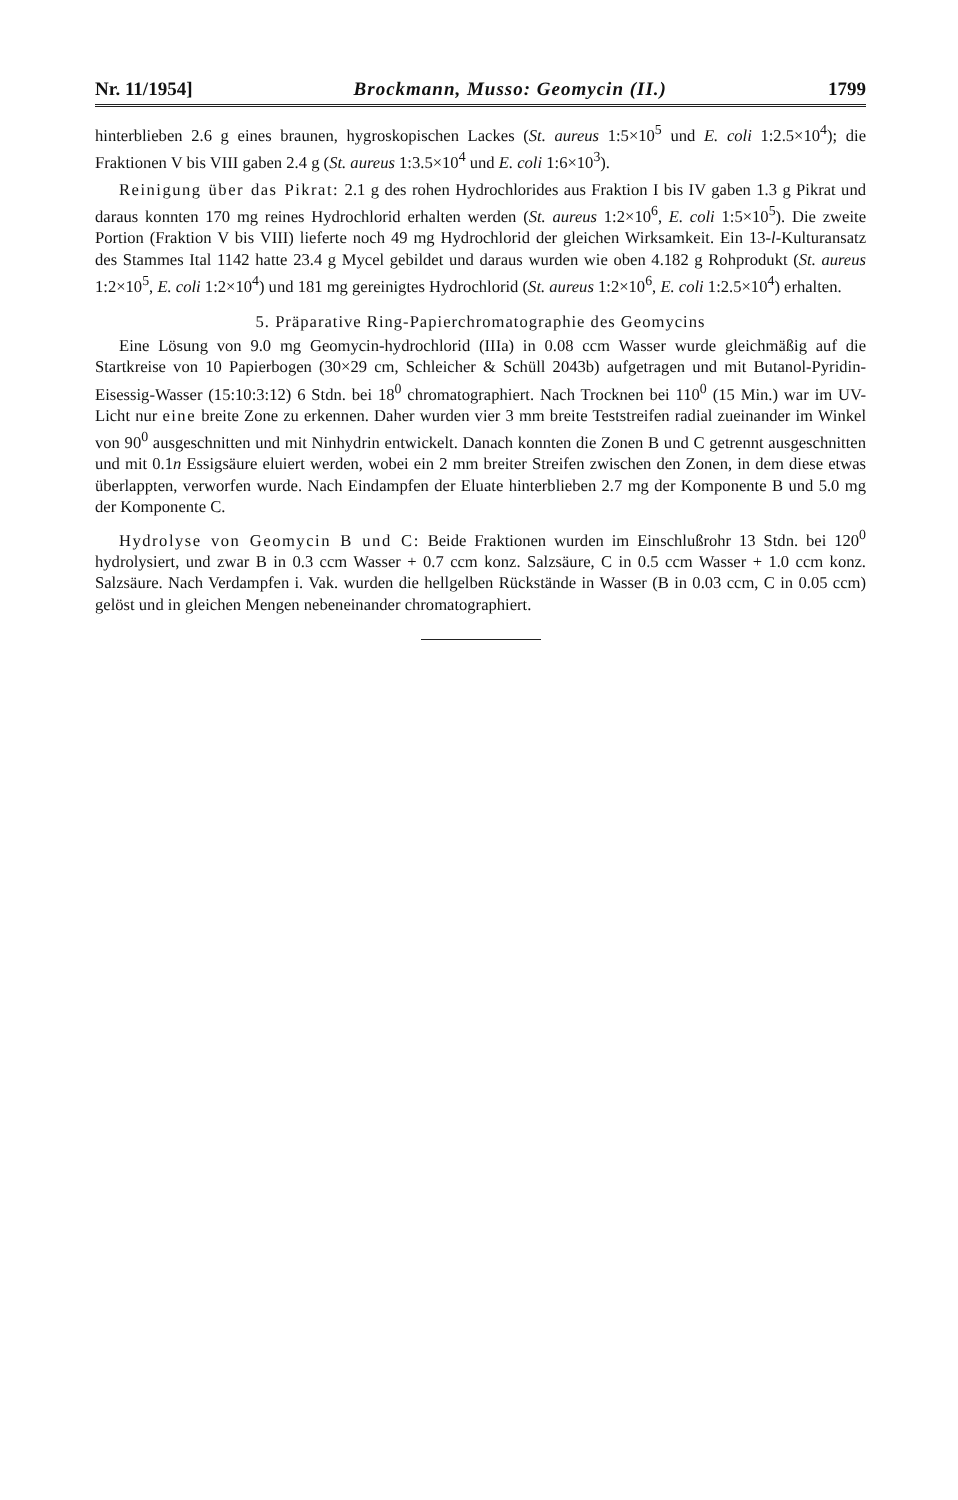Nr. 11/1954] Brockmann, Musso: Geomycin (II.) 1799
hinterblieben 2.6 g eines braunen, hygroskopischen Lackes (St. aureus 1:5×10<sup>5</sup> und E. coli 1:2.5×10<sup>4</sup>); die Fraktionen V bis VIII gaben 2.4 g (St. aureus 1:3.5×10<sup>4</sup> und E. coli 1:6×10<sup>3</sup>).
Reinigung über das Pikrat: 2.1 g des rohen Hydrochlorides aus Fraktion I bis IV gaben 1.3 g Pikrat und daraus konnten 170 mg reines Hydrochlorid erhalten werden (St. aureus 1:2×10<sup>6</sup>, E. coli 1:5×10<sup>5</sup>). Die zweite Portion (Fraktion V bis VIII) lieferte noch 49 mg Hydrochlorid der gleichen Wirksamkeit. Ein 13-l-Kulturansatz des Stammes Ital 1142 hatte 23.4 g Mycel gebildet und daraus wurden wie oben 4.182 g Rohprodukt (St. aureus 1:2×10<sup>5</sup>, E. coli 1:2×10<sup>4</sup>) und 181 mg gereinigtes Hydrochlorid (St. aureus 1:2×10<sup>6</sup>, E. coli 1:2.5×10<sup>4</sup>) erhalten.
5. Präparative Ring-Papierchromatographie des Geomycins
Eine Lösung von 9.0 mg Geomycin-hydrochlorid (IIIa) in 0.08 ccm Wasser wurde gleichmäßig auf die Startkreise von 10 Papierbogen (30×29 cm, Schleicher & Schüll 2043b) aufgetragen und mit Butanol-Pyridin-Eisessig-Wasser (15:10:3:12) 6 Stdn. bei 18<sup>0</sup> chromatographiert. Nach Trocknen bei 110<sup>0</sup> (15 Min.) war im UV-Licht nur eine breite Zone zu erkennen. Daher wurden vier 3 mm breite Teststreifen radial zueinander im Winkel von 90<sup>0</sup> ausgeschnitten und mit Ninhydrin entwickelt. Danach konnten die Zonen B und C getrennt ausgeschnitten und mit 0.1n Essigsäure eluiert werden, wobei ein 2 mm breiter Streifen zwischen den Zonen, in dem diese etwas überlappten, verworfen wurde. Nach Eindampfen der Eluate hinterblieben 2.7 mg der Komponente B und 5.0 mg der Komponente C.
Hydrolyse von Geomycin B und C: Beide Fraktionen wurden im Einschlußrohr 13 Stdn. bei 120<sup>0</sup> hydrolysiert, und zwar B in 0.3 ccm Wasser + 0.7 ccm konz. Salzsäure, C in 0.5 ccm Wasser + 1.0 ccm konz. Salzsäure. Nach Verdampfen i. Vak. wurden die hellgelben Rückstände in Wasser (B in 0.03 ccm, C in 0.05 ccm) gelöst und in gleichen Mengen nebeneinander chromatographiert.